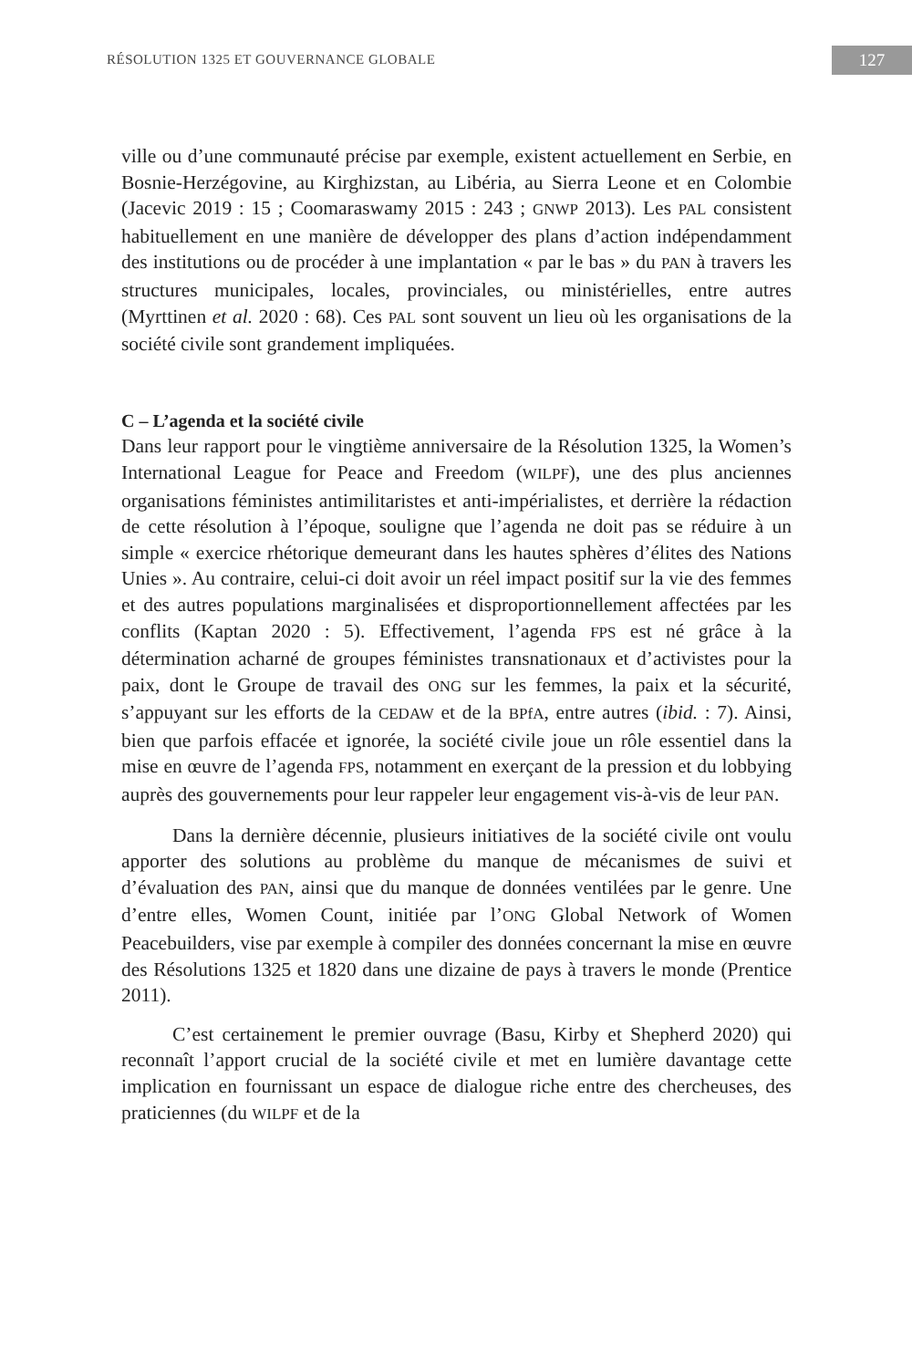RÉSOLUTION 1325 ET GOUVERNANCE GLOBALE 127
ville ou d’une communauté précise par exemple, existent actuellement en Serbie, en Bosnie-Herzégovine, au Kirghizstan, au Libéria, au Sierra Leone et en Colombie (Jacevic 2019 : 15 ; Coomaraswamy 2015 : 243 ; GNWP 2013). Les PAL consistent habituellement en une manière de développer des plans d’action indépendamment des institutions ou de procéder à une implantation « par le bas » du PAN à travers les structures municipales, locales, provinciales, ou ministérielles, entre autres (Myrttinen et al. 2020 : 68). Ces PAL sont souvent un lieu où les organisations de la société civile sont grandement impliquées.
C – L’agenda et la société civile
Dans leur rapport pour le vingtième anniversaire de la Résolution 1325, la Women’s International League for Peace and Freedom (WILPF), une des plus anciennes organisations féministes antimilitaristes et anti-impérialistes, et derrière la rédaction de cette résolution à l’époque, souligne que l’agenda ne doit pas se réduire à un simple « exercice rhétorique demeurant dans les hautes sphères d’élites des Nations Unies ». Au contraire, celui-ci doit avoir un réel impact positif sur la vie des femmes et des autres populations marginalisées et disproportionnellement affectées par les conflits (Kaptan 2020 : 5). Effectivement, l’agenda FPS est né grâce à la détermination acharné de groupes féministes transnationaux et d’activistes pour la paix, dont le Groupe de travail des ONG sur les femmes, la paix et la sécurité, s’appuyant sur les efforts de la CEDAW et de la BPfA, entre autres (ibid. : 7). Ainsi, bien que parfois effacée et ignorée, la société civile joue un rôle essentiel dans la mise en œuvre de l’agenda FPS, notamment en exerçant de la pression et du lobbying auprès des gouvernements pour leur rappeler leur engagement vis-à-vis de leur PAN.
Dans la dernière décennie, plusieurs initiatives de la société civile ont voulu apporter des solutions au problème du manque de mécanismes de suivi et d’évaluation des PAN, ainsi que du manque de données ventilées par le genre. Une d’entre elles, Women Count, initiée par l’ONG Global Network of Women Peacebuilders, vise par exemple à compiler des données concernant la mise en œuvre des Résolutions 1325 et 1820 dans une dizaine de pays à travers le monde (Prentice 2011).
C’est certainement le premier ouvrage (Basu, Kirby et Shepherd 2020) qui reconnaît l’apport crucial de la société civile et met en lumière davantage cette implication en fournissant un espace de dialogue riche entre des chercheuses, des praticiennes (du WILPF et de la